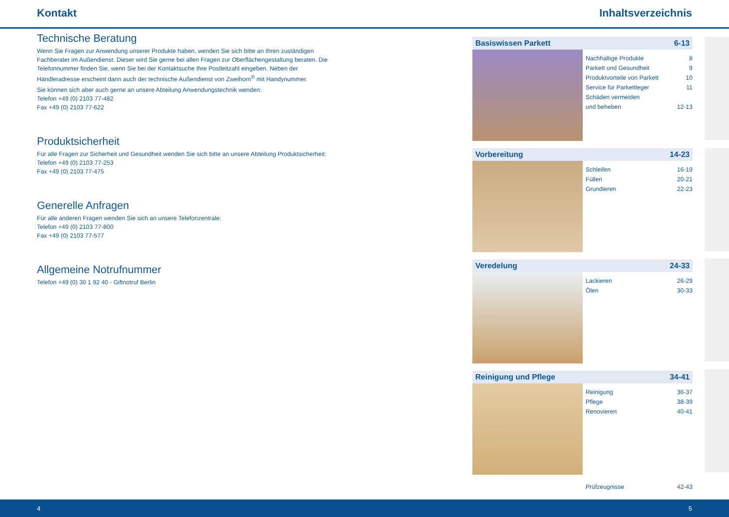Kontakt Inhaltsverzeichnis
Technische Beratung
Wenn Sie Fragen zur Anwendung unserer Produkte haben, wenden Sie sich bitte an Ihren zuständigen Fach­berater im Außendienst. Dieser wird Sie gerne bei allen Fragen zur Oberflächengestaltung beraten. Die Telefon­nummer finden Sie, wenn Sie bei der Kontaktsuche Ihre Postleitzahl eingeben. Neben der Händleradresse er­scheint dann auch der technische Außendienst von Zweihorn<sup>®</sup> mit Handynummer.
Sie können sich aber auch gerne an unsere Abteilung Anwendungstechnik wenden:
Telefon +49 (0) 2103 77-482
Fax +49 (0) 2103 77-622
Produktsicherheit
Für alle Fragen zur Sicherheit und Gesundheit wenden Sie sich bitte an unsere Abteilung Produktsicherheit:
Telefon +49 (0) 2103 77-253
Fax +49 (0) 2103 77-475
Generelle Anfragen
Für alle anderen Fragen wenden Sie sich an unsere Telefonzentrale:
Telefon +49 (0) 2103 77-800
Fax +49 (0) 2103 77-577
Allgemeine Notrufnummer
Telefon +49 (0) 30 1 92 40 - Giftnotruf Berlin
Basiswissen Parkett 6-13
Nachhaltige Produkte 8
Parkett und Gesundheit 9
Produktvorteile von Parkett 10
Service für Parkettleger 11
Schäden vermeiden
und beheben
12-13
Vorbereitung 14-23
Schleifen 16-19
Füllen 20-21
Grundieren 22-23
Veredelung 24-33
Lackieren 26-29
Ölen 30-33
Reinigung und Pflege 34-41
Reinigung 36-37
Pflege 38-39
Renovieren 40-41
Prüfzeugnisse 42-43
4 5